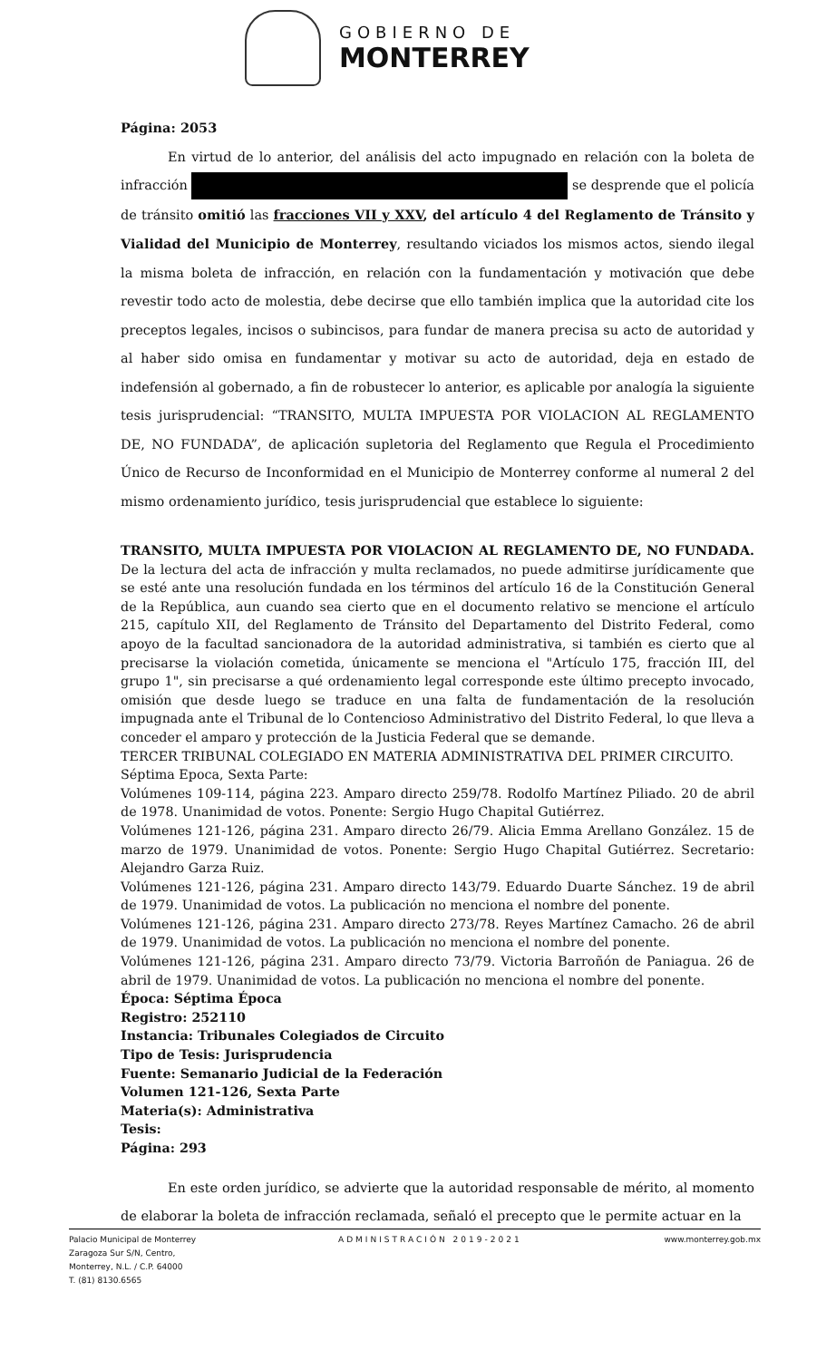GOBIERNO DE
MONTERREY
Página: 2053
En virtud de lo anterior, del análisis del acto impugnado en relación con la boleta de infracción se desprende que el policía de tránsito omitió las fracciones VII y XXV, del artículo 4 del Reglamento de Tránsito y Vialidad del Municipio de Monterrey, resultando viciados los mismos actos, siendo ilegal la misma boleta de infracción, en relación con la fundamentación y motivación que debe revestir todo acto de molestia, debe decirse que ello también implica que la autoridad cite los preceptos legales, incisos o subincisos, para fundar de manera precisa su acto de autoridad y al haber sido omisa en fundamentar y motivar su acto de autoridad, deja en estado de indefensión al gobernado, a fin de robustecer lo anterior, es aplicable por analogía la siguiente tesis jurisprudencial: “TRANSITO, MULTA IMPUESTA POR VIOLACION AL REGLAMENTO DE, NO FUNDADA”, de aplicación supletoria del Reglamento que Regula el Procedimiento Único de Recurso de Inconformidad en el Municipio de Monterrey conforme al numeral 2 del mismo ordenamiento jurídico, tesis jurisprudencial que establece lo siguiente:
TRANSITO, MULTA IMPUESTA POR VIOLACION AL REGLAMENTO DE, NO FUNDADA. De la lectura del acta de infracción y multa reclamados, no puede admitirse jurídicamente que se esté ante una resolución fundada en los términos del artículo 16 de la Constitución General de la República, aun cuando sea cierto que en el documento relativo se mencione el artículo 215, capítulo XII, del Reglamento de Tránsito del Departamento del Distrito Federal, como apoyo de la facultad sancionadora de la autoridad administrativa, si también es cierto que al precisarse la violación cometida, únicamente se menciona el "Artículo 175, fracción III, del grupo 1", sin precisarse a qué ordenamiento legal corresponde este último precepto invocado, omisión que desde luego se traduce en una falta de fundamentación de la resolución impugnada ante el Tribunal de lo Contencioso Administrativo del Distrito Federal, lo que lleva a conceder el amparo y protección de la Justicia Federal que se demande.
TERCER TRIBUNAL COLEGIADO EN MATERIA ADMINISTRATIVA DEL PRIMER CIRCUITO.
Séptima Epoca, Sexta Parte:
Volúmenes 109-114, página 223. Amparo directo 259/78. Rodolfo Martínez Piliado. 20 de abril de 1978. Unanimidad de votos. Ponente: Sergio Hugo Chapital Gutiérrez.
Volúmenes 121-126, página 231. Amparo directo 26/79. Alicia Emma Arellano González. 15 de marzo de 1979. Unanimidad de votos. Ponente: Sergio Hugo Chapital Gutiérrez. Secretario: Alejandro Garza Ruiz.
Volúmenes 121-126, página 231. Amparo directo 143/79. Eduardo Duarte Sánchez. 19 de abril de 1979. Unanimidad de votos. La publicación no menciona el nombre del ponente.
Volúmenes 121-126, página 231. Amparo directo 273/78. Reyes Martínez Camacho. 26 de abril de 1979. Unanimidad de votos. La publicación no menciona el nombre del ponente.
Volúmenes 121-126, página 231. Amparo directo 73/79. Victoria Barroñón de Paniagua. 26 de abril de 1979. Unanimidad de votos. La publicación no menciona el nombre del ponente.
Época: Séptima Época
Registro: 252110
Instancia: Tribunales Colegiados de Circuito
Tipo de Tesis: Jurisprudencia
Fuente: Semanario Judicial de la Federación
Volumen 121-126, Sexta Parte
Materia(s): Administrativa
Tesis:
Página: 293
En este orden jurídico, se advierte que la autoridad responsable de mérito, al momento de elaborar la boleta de infracción reclamada, señaló el precepto que le permite actuar en la
Palacio Municipal de Monterrey
Zaragoza Sur S/N, Centro,
Monterrey, N.L. / C.P. 64000
T. (81) 8130.6565
ADMINISTRACIÓN 2019-2021 www.monterrey.gob.mx